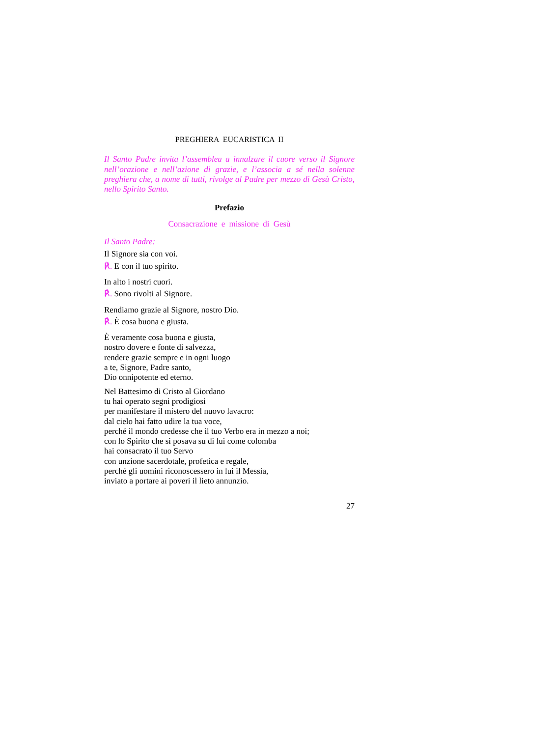PREGHIERA EUCARISTICA II
Il Santo Padre invita l’assemblea a innalzare il cuore verso il Signore nell’orazione e nell’azione di grazie, e l’associa a sé nella solenne preghiera che, a nome di tutti, rivolge al Padre per mezzo di Gesù Cristo, nello Spirito Santo.
Prefazio
Consacrazione e missione di Gesù
Il Santo Padre:
Il Signore sia con voi.
℟. E con il tuo spirito.
In alto i nostri cuori.
℟. Sono rivolti al Signore.
Rendiamo grazie al Signore, nostro Dio.
℟. È cosa buona e giusta.
È veramente cosa buona e giusta,
nostro dovere e fonte di salvezza,
rendere grazie sempre e in ogni luogo
a te, Signore, Padre santo,
Dio onnipotente ed eterno.
Nel Battesimo di Cristo al Giordano
tu hai operato segni prodigiosi
per manifestare il mistero del nuovo lavacro:
dal cielo hai fatto udire la tua voce,
perché il mondo credesse che il tuo Verbo era in mezzo a noi;
con lo Spirito che si posava su di lui come colomba
hai consacrato il tuo Servo
con unzione sacerdotale, profetica e regale,
perché gli uomini riconoscessero in lui il Messia,
inviato a portare ai poveri il lieto annunzio.
27